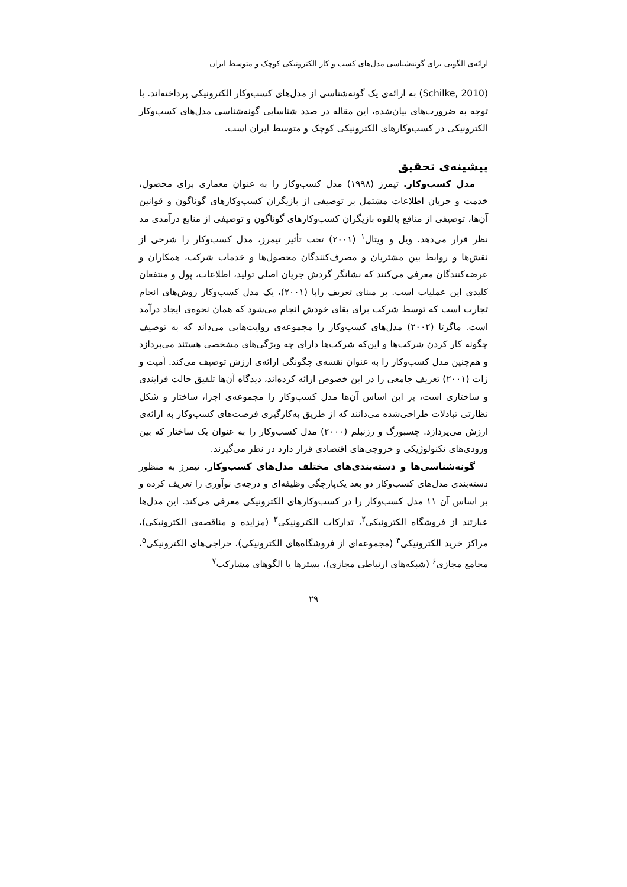ارائه‌ی الگویی برای گونه‌شناسی مدل‌های کسب و کار الکترونیکی کوچک و متوسط ایران
(Schilke, 2010) به ارائه‌ی یک گونه‌شناسی از مدل‌های کسب‌وکار الکترونیکی پرداخته‌اند. با توجه به ضرورت‌های بیان‌شده، این مقاله در صدد شناسایی گونه‌شناسی مدل‌های کسب‌وکار الکترونیکی در کسب‌وکارهای الکترونیکی کوچک و متوسط ایران است.
پیشینه‌ی تحقیق
مدل کسب‌وکار. تیمرز (۱۹۹۸) مدل کسب‌وکار را به عنوان معماری برای محصول، خدمت و جریان اطلاعات مشتمل بر توصیفی از بازیگران کسب‌وکارهای گوناگون و قوانین آن‌ها، توصیفی از منافع بالقوه بازیگران کسب‌وکارهای گوناگون و توصیفی از منابع درآمدی مد نظر قرار می‌دهد. ویل و ویتال<sup>۱</sup> (۲۰۰۱) تحت تأثیر تیمرز، مدل کسب‌وکار را شرحی از نقش‌ها و روابط بین مشتریان و مصرف‌کنندگان محصول‌ها و خدمات شرکت، همکاران و عرضه‌کنندگان معرفی می‌کنند که نشانگر گردش جریان اصلی تولید، اطلاعات، پول و منتفعان کلیدی این عملیات است. بر مبنای تعریف راپا (۲۰۰۱)، یک مدل کسب‌وکار روش‌های انجام تجارت است که توسط شرکت برای بقای خودش انجام می‌شود که همان نحوه‌ی ایجاد درآمد است. ماگرتا (۲۰۰۲) مدل‌های کسب‌وکار را مجموعه‌ی روایت‌هایی می‌داند که به توصیف چگونه کار کردن شرکت‌ها و این‌که شرکت‌ها دارای چه ویژگی‌های مشخصی هستند می‌پردازد و هم‌چنین مدل کسب‌وکار را به عنوان نقشه‌ی چگونگی ارائه‌ی ارزش توصیف می‌کند. آمیت و زات (۲۰۰۱) تعریف جامعی را در این خصوص ارائه کرده‌اند، دیدگاه آن‌ها تلفیق حالت فرایندی و ساختاری است، بر این اساس آن‌ها مدل کسب‌وکار را مجموعه‌ی اجزا، ساختار و شکل نظارتی تبادلات طراحی‌شده می‌دانند که از طریق به‌کارگیری فرصت‌های کسب‌وکار به ارائه‌ی ارزش می‌پردازد. چسبورگ و رزنبلم (۲۰۰۰) مدل کسب‌وکار را به عنوان یک ساختار که بین ورودی‌های تکنولوژیکی و خروجی‌های اقتصادی قرار دارد در نظر می‌گیرند.
گونه‌شناسی‌ها و دسته‌بندی‌های مختلف مدل‌های کسب‌وکار. تیمرز به منظور دسته‌بندی مدل‌های کسب‌وکار دو بعد یک‌پارچگی وظیفه‌ای و درجه‌ی نوآوری را تعریف کرده و بر اساس آن ۱۱ مدل کسب‌وکار را در کسب‌وکارهای الکترونیکی معرفی می‌کند. این مدل‌ها عبارتند از فروشگاه الکترونیکی<sup>۲</sup>، تدارکات الکترونیکی<sup>۳</sup> (مزایده و مناقصه‌ی الکترونیکی)، مراکز خرید الکترونیکی<sup>۴</sup> (مجموعه‌ای از فروشگاه‌های الکترونیکی)، حراجی‌های الکترونیکی<sup>۵</sup>، مجامع مجازی<sup>۶</sup> (شبکه‌های ارتباطی مجازی)، بسترها یا الگوهای مشارکت<sup>۷</sup>
۲۹